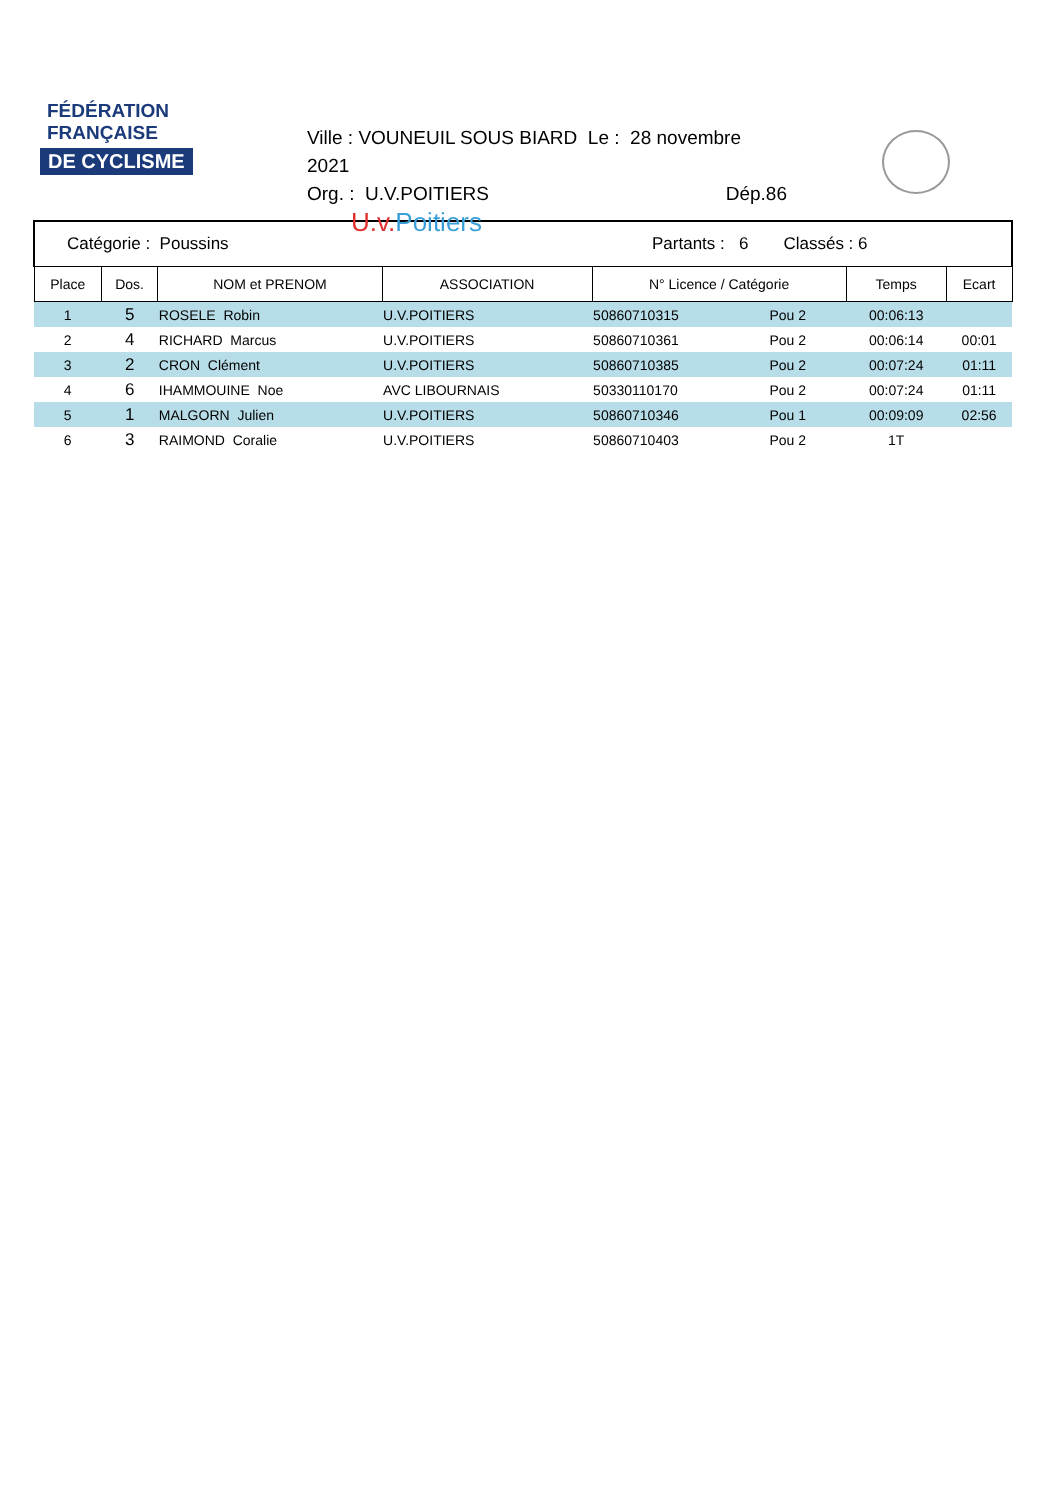FÉDÉRATION
FRANÇAISE
DE CYCLISME
Ville : VOUNEUIL SOUS BIARD Le : 28 novembre 2021
Org. : U.V.POITIERS Dép.86
U.v.Poitiers
| Catégorie : Poussins | | | Partants : 6 | | Classés : 6 | | |
| Place | Dos. | NOM et PRENOM | ASSOCIATION | N° Licence / Catégorie | | Temps | Ecart |
| 1 | 5 | ROSELE Robin | U.V.POITIERS | 50860710315 | Pou 2 | 00:06:13 | |
| 2 | 4 | RICHARD Marcus | U.V.POITIERS | 50860710361 | Pou 2 | 00:06:14 | 00:01 |
| 3 | 2 | CRON Clément | U.V.POITIERS | 50860710385 | Pou 2 | 00:07:24 | 01:11 |
| 4 | 6 | IHAMMOUINE Noe | AVC LIBOURNAIS | 50330110170 | Pou 2 | 00:07:24 | 01:11 |
| 5 | 1 | MALGORN Julien | U.V.POITIERS | 50860710346 | Pou 1 | 00:09:09 | 02:56 |
| 6 | 3 | RAIMOND Coralie | U.V.POITIERS | 50860710403 | Pou 2 | 1T | |